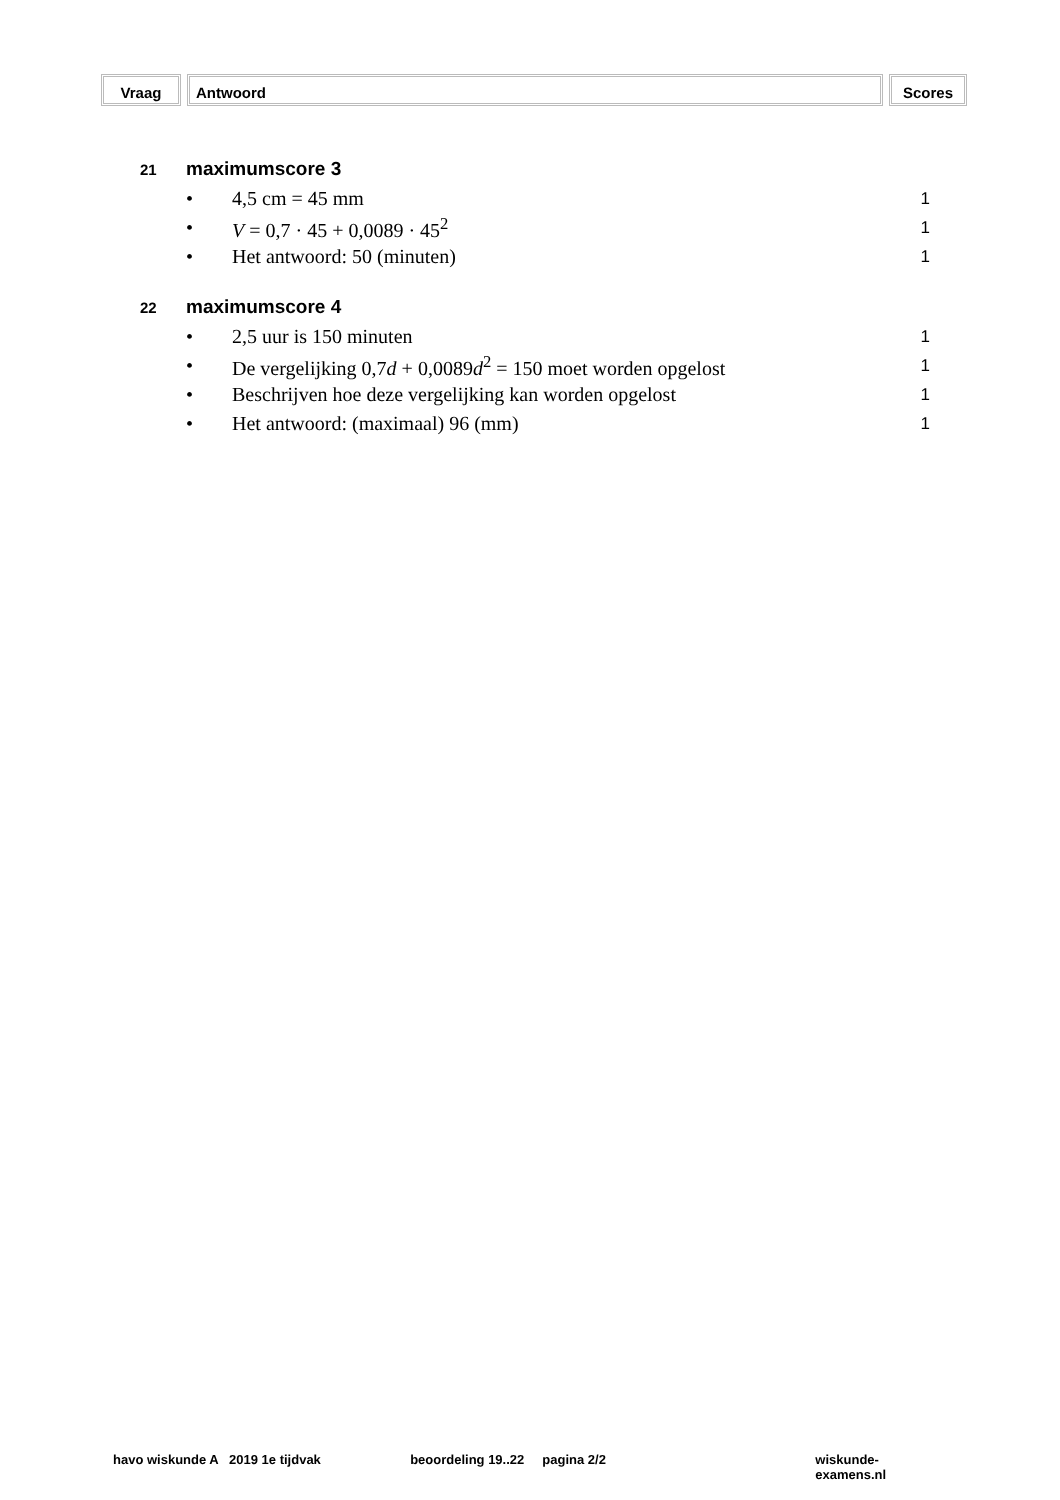Vraag Antwoord Scores
21 maximumscore 3
• 4,5 cm = 45 mm 1
• V = 0,7 · 45 + 0,0089 · 45<sup>2</sup> 1
• Het antwoord: 50 (minuten) 1
22 maximumscore 4
• 2,5 uur is 150 minuten 1
• De vergelijking 0,7d + 0,0089d<sup>2</sup> = 150 moet worden opgelost 1
• Beschrijven hoe deze vergelijking kan worden opgelost 1
• Het antwoord: (maximaal) 96 (mm) 1
havo wiskunde A 2019 1e tijdvak beoordeling 19..22 pagina 2/2 wiskunde-examens.nl